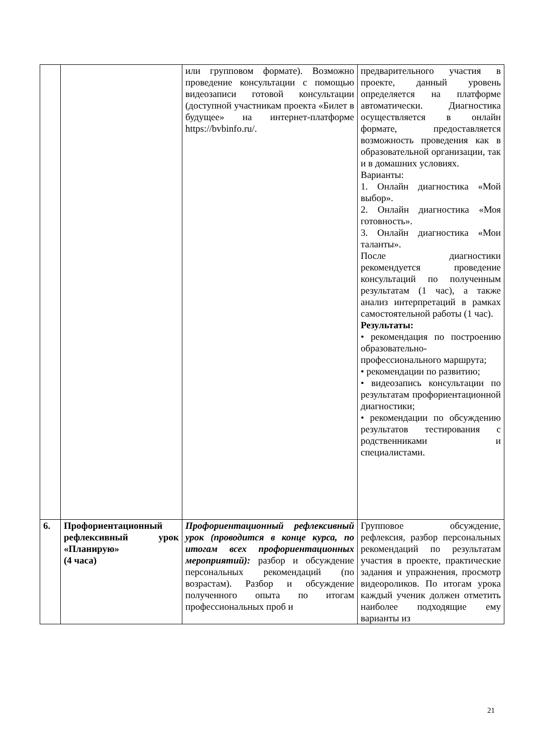| | | или групповом формате). Возможно проведение консультации с помощью видеозаписи готовой консультации (доступной участникам проекта «Билет в будущее» на интернет-платформе https://bvbinfo.ru/. | предварительного участия в проекте, данный уровень определяется на платформе автоматически. Диагностика осуществляется в онлайн формате, предоставляется возможность проведения как в образовательной организации, так и в домашних условиях. Варианты: 1. Онлайн диагностика «Мой выбор». 2. Онлайн диагностика «Моя готовность». 3. Онлайн диагностика «Мои таланты». После диагностики рекомендуется проведение консультаций по полученным результатам (1 час), а также анализ интерпретаций в рамках самостоятельной работы (1 час). Результаты: • рекомендация по построению образовательно-профессионального маршрута; • рекомендации по развитию; • видеозапись консультации по результатам профориентационной диагностики; • рекомендации по обсуждению результатов тестирования с родственниками и специалистами. |
| 6. | Профориентационный рефлексивный урок «Планирую» (4 часа) | Профориентационный рефлексивный урок (проводится в конце курса, по итогам всех профориентационных мероприятий): разбор и обсуждение персональных рекомендаций (по возрастам). Разбор и обсуждение полученного опыта по итогам профессиональных проб и | Групповое обсуждение, рефлексия, разбор персональных рекомендаций по результатам участия в проекте, практические задания и упражнения, просмотр видеороликов. По итогам урока каждый ученик должен отметить наиболее подходящие ему варианты из |
21